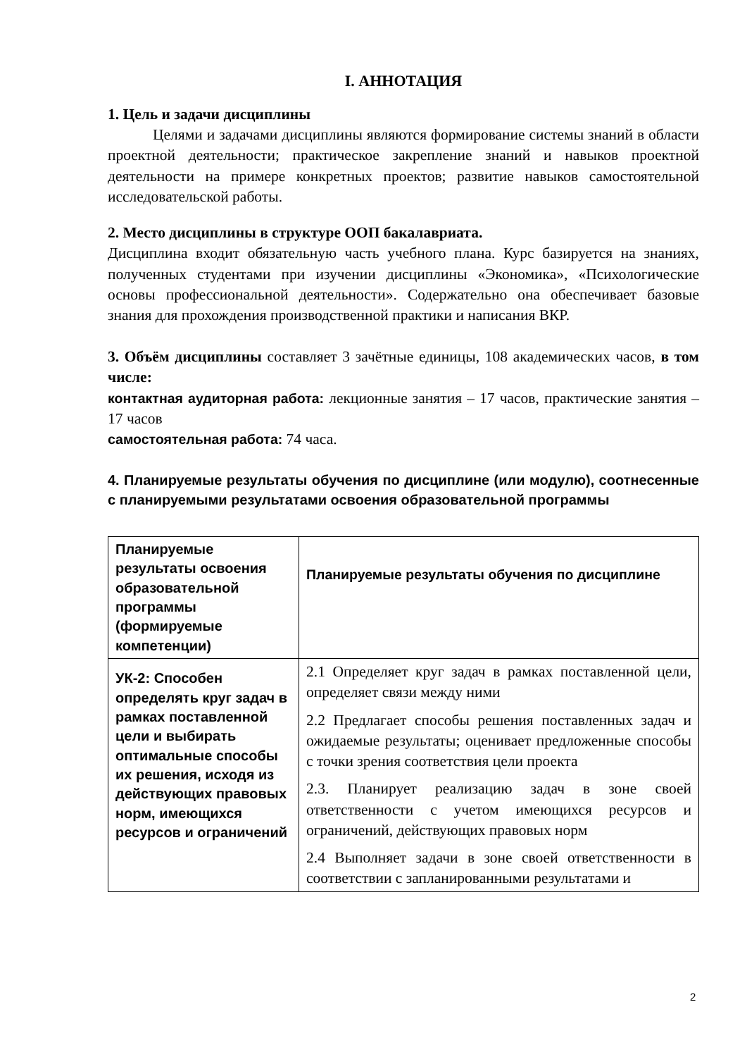I. АННОТАЦИЯ
1. Цель и задачи дисциплины
Целями и задачами дисциплины являются формирование системы знаний в области проектной деятельности; практическое закрепление знаний и навыков проектной деятельности на примере конкретных проектов; развитие навыков самостоятельной исследовательской работы.
2. Место дисциплины в структуре ООП бакалавриата.
Дисциплина входит обязательную часть учебного плана. Курс базируется на знаниях, полученных студентами при изучении дисциплины «Экономика», «Психологические основы профессиональной деятельности». Содержательно она обеспечивает базовые знания для прохождения производственной практики и написания ВКР.
3. Объём дисциплины составляет 3 зачётные единицы, 108 академических часов, в том числе:
контактная аудиторная работа: лекционные занятия – 17 часов, практические занятия – 17 часов
самостоятельная работа: 74 часа.
4. Планируемые результаты обучения по дисциплине (или модулю), соотнесенные с планируемыми результатами освоения образовательной программы
| Планируемые результаты освоения образовательной программы (формируемые компетенции) | Планируемые результаты обучения по дисциплине |
| УК-2: Способен определять круг задач в рамках поставленной цели и выбирать оптимальные способы их решения, исходя из действующих правовых норм, имеющихся ресурсов и ограничений | 2.1 Определяет круг задач в рамках поставленной цели, определяет связи между ними 2.2 Предлагает способы решения поставленных задач и ожидаемые результаты; оценивает предложенные способы с точки зрения соответствия цели проекта 2.3. Планирует реализацию задач в зоне своей ответственности с учетом имеющихся ресурсов и ограничений, действующих правовых норм 2.4 Выполняет задачи в зоне своей ответственности в соответствии с запланированными результатами и |
2